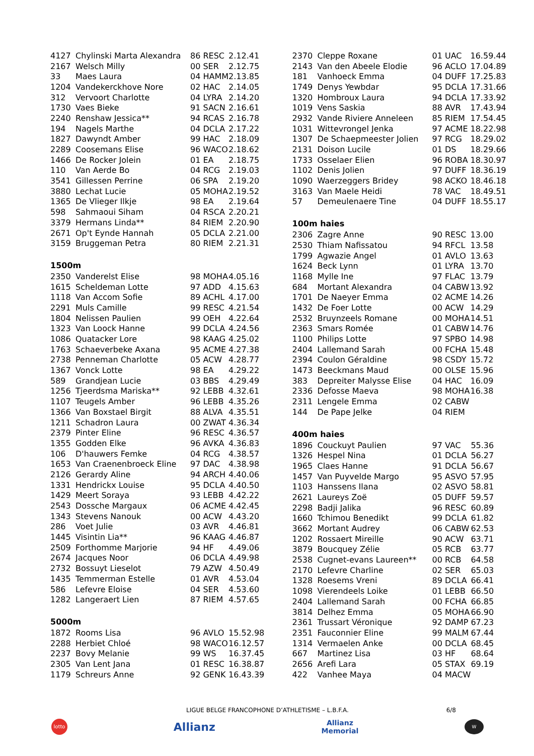| 4127 | Chylinski Marta Alexandra | 86 RESC | 2.12.41 |
| 2167 | Welsch Milly | 00 SER | 2.12.75 |
| 33 | Maes Laura | 04 HAMM | 2.13.85 |
| 1204 | Vandekerckhove Nore | 02 HAC | 2.14.05 |
| 312 | Vervoort Charlotte | 04 LYRA | 2.14.20 |
| 1730 | Vaes Bieke | 91 SACN | 2.16.61 |
| 2240 | Renshaw Jessica** | 94 RCAS | 2.16.78 |
| 194 | Nagels Marthe | 04 DCLA | 2.17.22 |
| 1827 | Dawyndt Amber | 99 HAC | 2.18.09 |
| 2289 | Coosemans Elise | 96 WACO | 2.18.62 |
| 1466 | De Rocker Jolein | 01 EA | 2.18.75 |
| 110 | Van Aerde Bo | 04 RCG | 2.19.03 |
| 3541 | Gillessen Perrine | 06 SPA | 2.19.20 |
| 3880 | Lechat Lucie | 05 MOHA | 2.19.52 |
| 1365 | De Vlieger Ilkje | 98 EA | 2.19.64 |
| 598 | Sahmaoui Siham | 04 RSCA | 2.20.21 |
| 3379 | Hermans Linda** | 84 RIEM | 2.20.90 |
| 2671 | Op't Eynde Hannah | 05 DCLA | 2.21.00 |
| 3159 | Bruggeman Petra | 80 RIEM | 2.21.31 |
1500m
| 2350 | Vanderelst Elise | 98 MOHA | 4.05.16 |
| 1615 | Scheldeman Lotte | 97 ADD | 4.15.63 |
| 1118 | Van Accom Sofie | 89 ACHL | 4.17.00 |
| 2291 | Muls Camille | 99 RESC | 4.21.54 |
| 1804 | Nelissen Paulien | 99 OEH | 4.22.64 |
| 1323 | Van Loock Hanne | 99 DCLA | 4.24.56 |
| 1086 | Quatacker Lore | 98 KAAG | 4.25.02 |
| 1763 | Schaeverbeke Axana | 95 ACME | 4.27.38 |
| 2738 | Penneman Charlotte | 05 ACW | 4.28.77 |
| 1367 | Vonck Lotte | 98 EA | 4.29.22 |
| 589 | Grandjean Lucie | 03 BBS | 4.29.49 |
| 1256 | Tjeerdsma Mariska** | 92 LEBB | 4.32.61 |
| 1107 | Teugels Amber | 96 LEBB | 4.35.26 |
| 1366 | Van Boxstael Birgit | 88 ALVA | 4.35.51 |
| 1211 | Schadron Laura | 00 ZWAT | 4.36.34 |
| 2379 | Pinter Eline | 96 RESC | 4.36.57 |
| 1355 | Godden Elke | 96 AVKA | 4.36.83 |
| 106 | D'hauwers Femke | 04 RCG | 4.38.57 |
| 1653 | Van Craenenbroeck Eline | 97 DAC | 4.38.98 |
| 2126 | Gerardy Aline | 94 ARCH | 4.40.06 |
| 1331 | Hendrickx Louise | 95 DCLA | 4.40.50 |
| 1429 | Meert Soraya | 93 LEBB | 4.42.22 |
| 2543 | Dossche Margaux | 06 ACME | 4.42.45 |
| 1343 | Stevens Nanouk | 00 ACW | 4.43.20 |
| 286 | Voet Julie | 03 AVR | 4.46.81 |
| 1445 | Visintin Lia** | 96 KAAG | 4.46.87 |
| 2509 | Forthomme Marjorie | 94 HF | 4.49.06 |
| 2674 | Jacques Noor | 06 DCLA | 4.49.98 |
| 2732 | Bossuyt Lieselot | 79 AZW | 4.50.49 |
| 1435 | Temmerman Estelle | 01 AVR | 4.53.04 |
| 586 | Lefevre Eloise | 04 SER | 4.53.60 |
| 1282 | Langeraert Lien | 87 RIEM | 4.57.65 |
5000m
| 1872 | Rooms Lisa | 96 AVLO | 15.52.98 |
| 2288 | Herbiet Chloé | 98 WACO | 16.12.57 |
| 2237 | Bovy Melanie | 99 WS | 16.37.45 |
| 2305 | Van Lent Jana | 01 RESC | 16.38.87 |
| 1179 | Schreurs Anne | 92 GENK | 16.43.39 |
| 2370 | Cleppe Roxane | 01 UAC | 16.59.44 |
| 2143 | Van den Abeele Elodie | 96 ACLO | 17.04.89 |
| 181 | Vanhoeck Emma | 04 DUFF | 17.25.83 |
| 1749 | Denys Yewbdar | 95 DCLA | 17.31.66 |
| 1320 | Hombroux Laura | 94 DCLA | 17.33.92 |
| 1019 | Vens Saskia | 88 AVR | 17.43.94 |
| 2932 | Vande Riviere Anneleen | 85 RIEM | 17.54.45 |
| 1031 | Wittevrongel Jenka | 97 ACME | 18.22.98 |
| 1307 | De Schaepmeester Jolien | 97 RCG | 18.29.02 |
| 2131 | Doison Lucile | 01 DS | 18.29.66 |
| 1733 | Osselaer Elien | 96 ROBA | 18.30.97 |
| 1102 | Denis Jolien | 97 DUFF | 18.36.19 |
| 1090 | Waerzeggers Bridey | 98 ACKO | 18.46.18 |
| 3163 | Van Maele Heidi | 78 VAC | 18.49.51 |
| 57 | Demeulenaere Tine | 04 DUFF | 18.55.17 |
100m haies
| 2306 | Zagre Anne | 90 RESC | 13.00 |
| 2530 | Thiam Nafissatou | 94 RFCL | 13.58 |
| 1799 | Agwazie Angel | 01 AVLO | 13.63 |
| 1624 | Beck Lynn | 01 LYRA | 13.70 |
| 1168 | Mylle Ine | 97 FLAC | 13.79 |
| 684 | Mortant Alexandra | 04 CABW | 13.92 |
| 1701 | De Naeyer Emma | 02 ACME | 14.26 |
| 1432 | De Foer Lotte | 00 ACW | 14.29 |
| 2532 | Bruynzeels Romane | 00 MOHA | 14.51 |
| 2363 | Smars Romée | 01 CABW | 14.76 |
| 1100 | Philips Lotte | 97 SPBO | 14.98 |
| 2404 | Lallemand Sarah | 00 FCHA | 15.48 |
| 2394 | Coulon Géraldine | 98 CSDY | 15.72 |
| 1473 | Beeckmans Maud | 00 OLSE | 15.96 |
| 383 | Depreiter Malysse Elise | 04 HAC | 16.09 |
| 2336 | Defosse Maeva | 98 MOHA | 16.38 |
| 2311 | Lengele Emma | 02 CABW | |
| 144 | De Pape Jelke | 04 RIEM | |
400m haies
| 1896 | Couckuyt Paulien | 97 VAC | 55.36 |
| 1326 | Hespel Nina | 01 DCLA | 56.27 |
| 1965 | Claes Hanne | 91 DCLA | 56.67 |
| 1457 | Van Puyvelde Margo | 95 ASVO | 57.95 |
| 1103 | Hanssens Ilana | 02 ASVO | 58.81 |
| 2621 | Laureys Zoë | 05 DUFF | 59.57 |
| 2298 | Badji Jalika | 96 RESC | 60.89 |
| 1660 | Tchimou Benedikt | 99 DCLA | 61.82 |
| 3662 | Mortant Audrey | 06 CABW | 62.53 |
| 1202 | Rossaert Mireille | 90 ACW | 63.71 |
| 3879 | Boucquey Zélie | 05 RCB | 63.77 |
| 2538 | Cugnet-evans Laureen** | 00 RCB | 64.58 |
| 2170 | Lefevre Charline | 02 SER | 65.03 |
| 1328 | Roesems Vreni | 89 DCLA | 66.41 |
| 1098 | Vierendeels Loike | 01 LEBB | 66.50 |
| 2404 | Lallemand Sarah | 00 FCHA | 66.85 |
| 3814 | Delhez Emma | 05 MOHA | 66.90 |
| 2361 | Trussart Véronique | 92 DAMP | 67.23 |
| 2351 | Fauconnier Eline | 99 MALM | 67.44 |
| 1314 | Vermaelen Anke | 00 DCLA | 68.45 |
| 667 | Martinez Lisa | 03 HF | 68.64 |
| 2656 | Arefi Lara | 05 STAX | 69.19 |
| 422 | Vanhee Maya | 04 MACW | |
LIGUE BELGE FRANCOPHONE D’ATHLETISME – L.B.F.A. 6/8
lotto Allianz Allianz
Memorial W